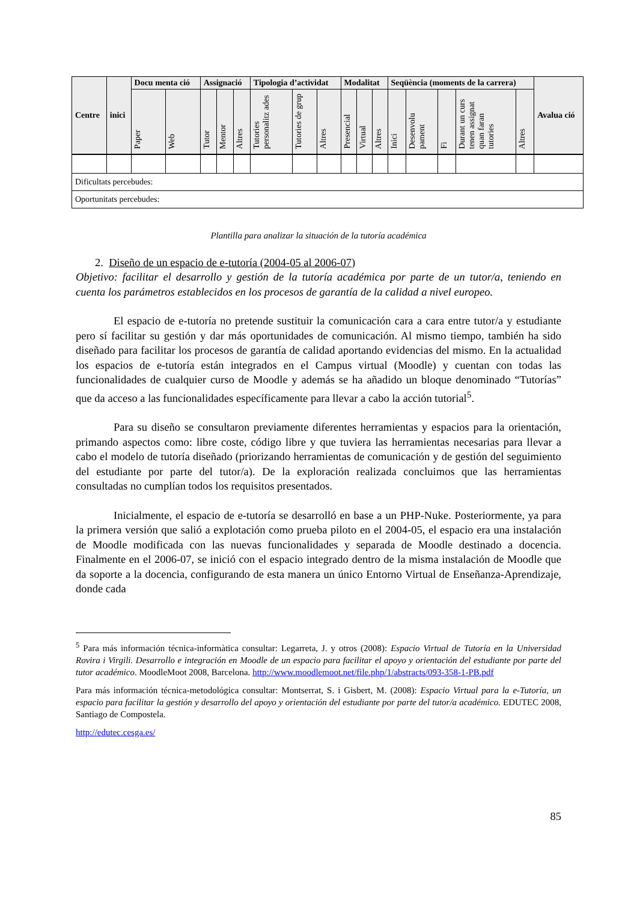| Centre | inici | Docu menta ció | | Assignació | | | Tipologia d’actividat | | | Modalitat | | | Seqüència (moments de la carrera) | | | | | Avalua ció |
| --- | --- | --- | --- | --- | --- | --- | --- | --- | --- | --- | --- | --- | --- | --- | --- | --- | --- | --- |
| | | Paper | Web | Tutor | Mentor | Altres | Tutories personalitz ades | Tutories de grup | Altres | Presencial | Virtual | Altres | Inici | Desenvolu pament | Fi | Durant un curs tenen assignat quan faran tutories | Altres | |
| Dificultats percebudes: | | | | | | | | | | | | | | | | | | |
| Oportunitats percebudes: | | | | | | | | | | | | | | | | | | |
Plantilla para analizar la situación de la tutoría académica
2. Diseño de un espacio de e-tutoría (2004-05 al 2006-07)
Objetivo: facilitar el desarrollo y gestión de la tutoría académica por parte de un tutor/a, teniendo en cuenta los parámetros establecidos en los procesos de garantía de la calidad a nivel europeo.
El espacio de e-tutoría no pretende sustituir la comunicación cara a cara entre tutor/a y estudiante pero sí facilitar su gestión y dar más oportunidades de comunicación. Al mismo tiempo, también ha sido diseñado para facilitar los procesos de garantía de calidad aportando evidencias del mismo. En la actualidad los espacios de e-tutoría están integrados en el Campus virtual (Moodle) y cuentan con todas las funcionalidades de cualquier curso de Moodle y además se ha añadido un bloque denominado “Tutorías” que da acceso a las funcionalidades específicamente para llevar a cabo la acción tutorial<sup>5</sup>.
Para su diseño se consultaron previamente diferentes herramientas y espacios para la orientación, primando aspectos como: libre coste, código libre y que tuviera las herramientas necesarias para llevar a cabo el modelo de tutoría diseñado (priorizando herramientas de comunicación y de gestión del seguimiento del estudiante por parte del tutor/a). De la exploración realizada concluimos que las herramientas consultadas no cumplían todos los requisitos presentados.
Inicialmente, el espacio de e-tutoría se desarrolló en base a un PHP-Nuke. Posteriormente, ya para la primera versión que salió a explotación como prueba piloto en el 2004-05, el espacio era una instalación de Moodle modificada con las nuevas funcionalidades y separada de Moodle destinado a docencia. Finalmente en el 2006-07, se inició con el espacio integrado dentro de la misma instalación de Moodle que da soporte a la docencia, configurando de esta manera un único Entorno Virtual de Enseñanza-Aprendizaje, donde cada
<sup>5</sup> Para más información técnica-informàtica consultar: Legarreta, J. y otros (2008): Espacio Virtual de Tutoría en la Universidad Rovira i Virgili. Desarrollo e integración en Moodle de un espacio para facilitar el apoyo y orientación del estudiante por parte del tutor académico. MoodleMoot 2008, Barcelona. http://www.moodlemoot.net/file.php/1/abstracts/093-358-1-PB.pdf
Para más información técnica-metodológica consultar: Montserrat, S. i Gisbert, M. (2008): Espacio Virtual para la e-Tutoría, un espacio para facilitar la gestión y desarrollo del apoyo y orientación del estudiante por parte del tutor/a académico. EDUTEC 2008, Santiago de Compostela.
http://edutec.cesga.es/
85